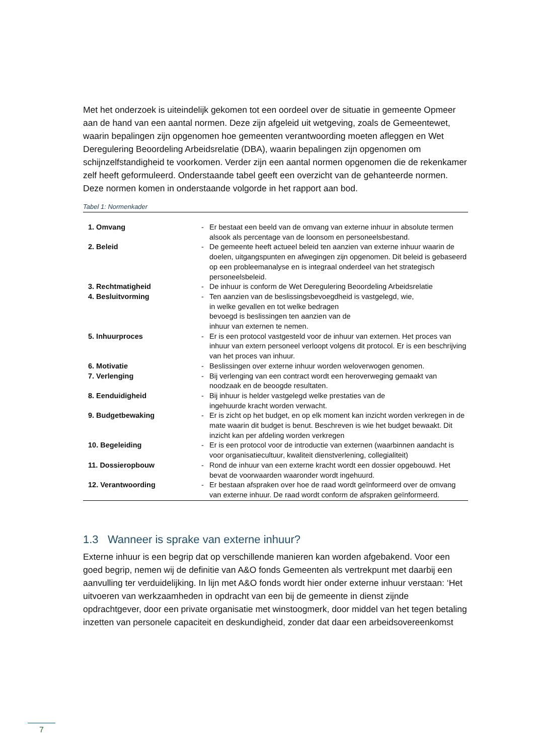Met het onderzoek is uiteindelijk gekomen tot een oordeel over de situatie in gemeente Opmeer aan de hand van een aantal normen. Deze zijn afgeleid uit wetgeving, zoals de Gemeentewet, waarin bepalingen zijn opgenomen hoe gemeenten verantwoording moeten afleggen en Wet Deregulering Beoordeling Arbeidsrelatie (DBA), waarin bepalingen zijn opgenomen om schijnzelfstandigheid te voorkomen. Verder zijn een aantal normen opgenomen die de rekenkamer zelf heeft geformuleerd. Onderstaande tabel geeft een overzicht van de gehanteerde normen. Deze normen komen in onderstaande volgorde in het rapport aan bod.
Tabel 1: Normenkader
| 1. Omvang | - | Er bestaat een beeld van de omvang van externe inhuur in absolute termen alsook als percentage van de loonsom en personeelsbestand. |
| 2. Beleid | - | De gemeente heeft actueel beleid ten aanzien van externe inhuur waarin de doelen, uitgangspunten en afwegingen zijn opgenomen. Dit beleid is gebaseerd op een probleemanalyse en is integraal onderdeel van het strategisch personeelsbeleid. |
| 3. Rechtmatigheid | - | De inhuur is conform de Wet Deregulering Beoordeling Arbeidsrelatie |
| 4. Besluitvorming | - | Ten aanzien van de beslissingsbevoegdheid is vastgelegd, wie, in welke gevallen en tot welke bedragen bevoegd is beslissingen ten aanzien van de inhuur van externen te nemen. |
| 5. Inhuurproces | - | Er is een protocol vastgesteld voor de inhuur van externen. Het proces van inhuur van extern personeel verloopt volgens dit protocol. Er is een beschrijving van het proces van inhuur. |
| 6. Motivatie | - | Beslissingen over externe inhuur worden weloverwogen genomen. |
| 7. Verlenging | - | Bij verlenging van een contract wordt een heroverweging gemaakt van noodzaak en de beoogde resultaten. |
| 8. Eenduidigheid | - | Bij inhuur is helder vastgelegd welke prestaties van de ingehuurde kracht worden verwacht. |
| 9. Budgetbewaking | - | Er is zicht op het budget, en op elk moment kan inzicht worden verkregen in de mate waarin dit budget is benut. Beschreven is wie het budget bewaakt. Dit inzicht kan per afdeling worden verkregen |
| 10. Begeleiding | - | Er is een protocol voor de introductie van externen (waarbinnen aandacht is voor organisatiecultuur, kwaliteit dienstverlening, collegialiteit) |
| 11. Dossieropbouw | - | Rond de inhuur van een externe kracht wordt een dossier opgebouwd. Het bevat de voorwaarden waaronder wordt ingehuurd. |
| 12. Verantwoording | - | Er bestaan afspraken over hoe de raad wordt geïnformeerd over de omvang van externe inhuur. De raad wordt conform de afspraken geïnformeerd. |
1.3 Wanneer is sprake van externe inhuur?
Externe inhuur is een begrip dat op verschillende manieren kan worden afgebakend. Voor een goed begrip, nemen wij de definitie van A&O fonds Gemeenten als vertrekpunt met daarbij een aanvulling ter verduidelijking. In lijn met A&O fonds wordt hier onder externe inhuur verstaan: ‘Het uitvoeren van werkzaamheden in opdracht van een bij de gemeente in dienst zijnde opdrachtgever, door een private organisatie met winstoogmerk, door middel van het tegen betaling inzetten van personele capaciteit en deskundigheid, zonder dat daar een arbeidsovereenkomst
7